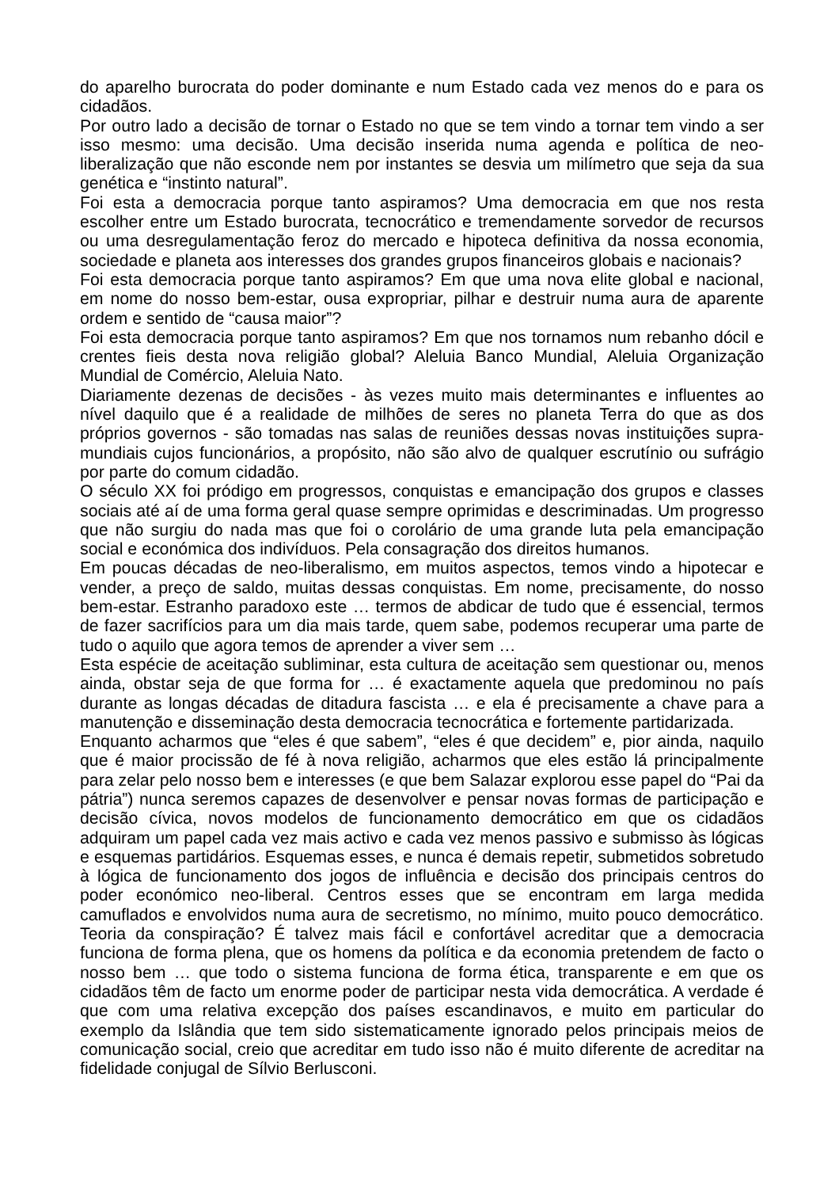do aparelho burocrata do poder dominante e num Estado cada vez menos do e para os cidadãos.
Por outro lado a decisão de tornar o Estado no que se tem vindo a tornar tem vindo a ser isso mesmo: uma decisão. Uma decisão inserida numa agenda e política de neo-liberalização que não esconde nem por instantes se desvia um milímetro que seja da sua genética e “instinto natural”.
Foi esta a democracia porque tanto aspiramos? Uma democracia em que nos resta escolher entre um Estado burocrata, tecnocrático e tremendamente sorvedor de recursos ou uma desregulamentação feroz do mercado e hipoteca definitiva da nossa economia, sociedade e planeta aos interesses dos grandes grupos financeiros globais e nacionais?
Foi esta democracia porque tanto aspiramos? Em que uma nova elite global e nacional, em nome do nosso bem-estar, ousa expropriar, pilhar e destruir numa aura de aparente ordem e sentido de “causa maior”?
Foi esta democracia porque tanto aspiramos? Em que nos tornamos num rebanho dócil e crentes fieis desta nova religião global? Aleluia Banco Mundial, Aleluia Organização Mundial de Comércio, Aleluia Nato.
Diariamente dezenas de decisões - às vezes muito mais determinantes e influentes ao nível daquilo que é a realidade de milhões de seres no planeta Terra do que as dos próprios governos - são tomadas nas salas de reuniões dessas novas instituições supra-mundiais cujos funcionários, a propósito, não são alvo de qualquer escrutínio ou sufrágio por parte do comum cidadão.
O século XX foi pródigo em progressos, conquistas e emancipação dos grupos e classes sociais até aí de uma forma geral quase sempre oprimidas e descriminadas. Um progresso que não surgiu do nada mas que foi o corolário de uma grande luta pela emancipação social e económica dos indivíduos. Pela consagração dos direitos humanos.
Em poucas décadas de neo-liberalismo, em muitos aspectos, temos vindo a hipotecar e vender, a preço de saldo, muitas dessas conquistas. Em nome, precisamente, do nosso bem-estar. Estranho paradoxo este … termos de abdicar de tudo que é essencial, termos de fazer sacrifícios para um dia mais tarde, quem sabe, podemos recuperar uma parte de tudo o aquilo que agora temos de aprender a viver sem …
Esta espécie de aceitação subliminar, esta cultura de aceitação sem questionar ou, menos ainda, obstar seja de que forma for … é exactamente aquela que predominou no país durante as longas décadas de ditadura fascista … e ela é precisamente a chave para a manutenção e disseminação desta democracia tecnocrática e fortemente partidarizada.
Enquanto acharmos que “eles é que sabem”, “eles é que decidem” e, pior ainda, naquilo que é maior procissão de fé à nova religião, acharmos que eles estão lá principalmente para zelar pelo nosso bem e interesses (e que bem Salazar explorou esse papel do “Pai da pátria”) nunca seremos capazes de desenvolver e pensar novas formas de participação e decisão cívica, novos modelos de funcionamento democrático em que os cidadãos adquiram um papel cada vez mais activo e cada vez menos passivo e submisso às lógicas e esquemas partidários. Esquemas esses, e nunca é demais repetir, submetidos sobretudo à lógica de funcionamento dos jogos de influência e decisão dos principais centros do poder económico neo-liberal. Centros esses que se encontram em larga medida camuflados e envolvidos numa aura de secretismo, no mínimo, muito pouco democrático. Teoria da conspiração? É talvez mais fácil e confortável acreditar que a democracia funciona de forma plena, que os homens da política e da economia pretendem de facto o nosso bem … que todo o sistema funciona de forma ética, transparente e em que os cidadãos têm de facto um enorme poder de participar nesta vida democrática. A verdade é que com uma relativa excepção dos países escandinavos, e muito em particular do exemplo da Islândia que tem sido sistematicamente ignorado pelos principais meios de comunicação social, creio que acreditar em tudo isso não é muito diferente de acreditar na fidelidade conjugal de Sílvio Berlusconi.